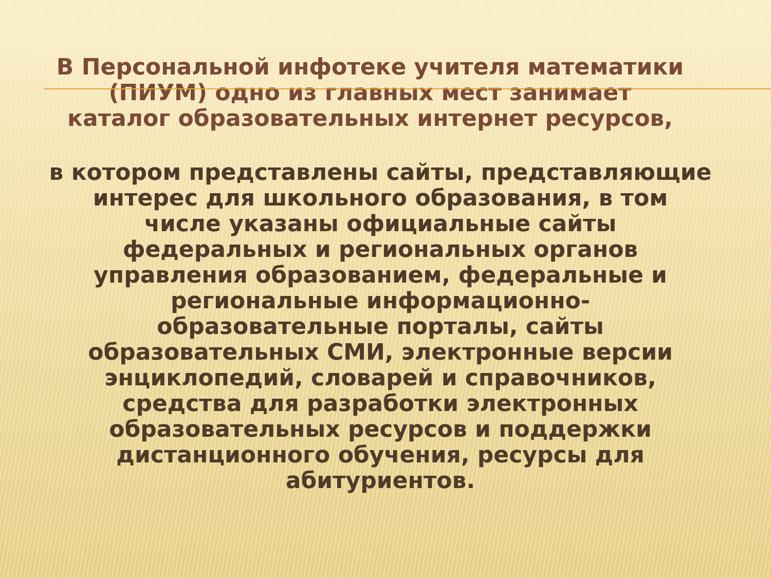В Персональной инфотеке учителя математики
(ПИУМ) одно из главных мест занимает
каталог образовательных интернет ресурсов,
в котором представлены сайты, представляющие
интерес для школьного образования, в том
числе указаны официальные сайты
федеральных и региональных органов
управления образованием, федеральные и
региональные информационно-
образовательные порталы, сайты
образовательных СМИ, электронные версии
энциклопедий, словарей и справочников,
средства для разработки электронных
образовательных ресурсов и поддержки
дистанционного обучения, ресурсы для
абитуриентов.